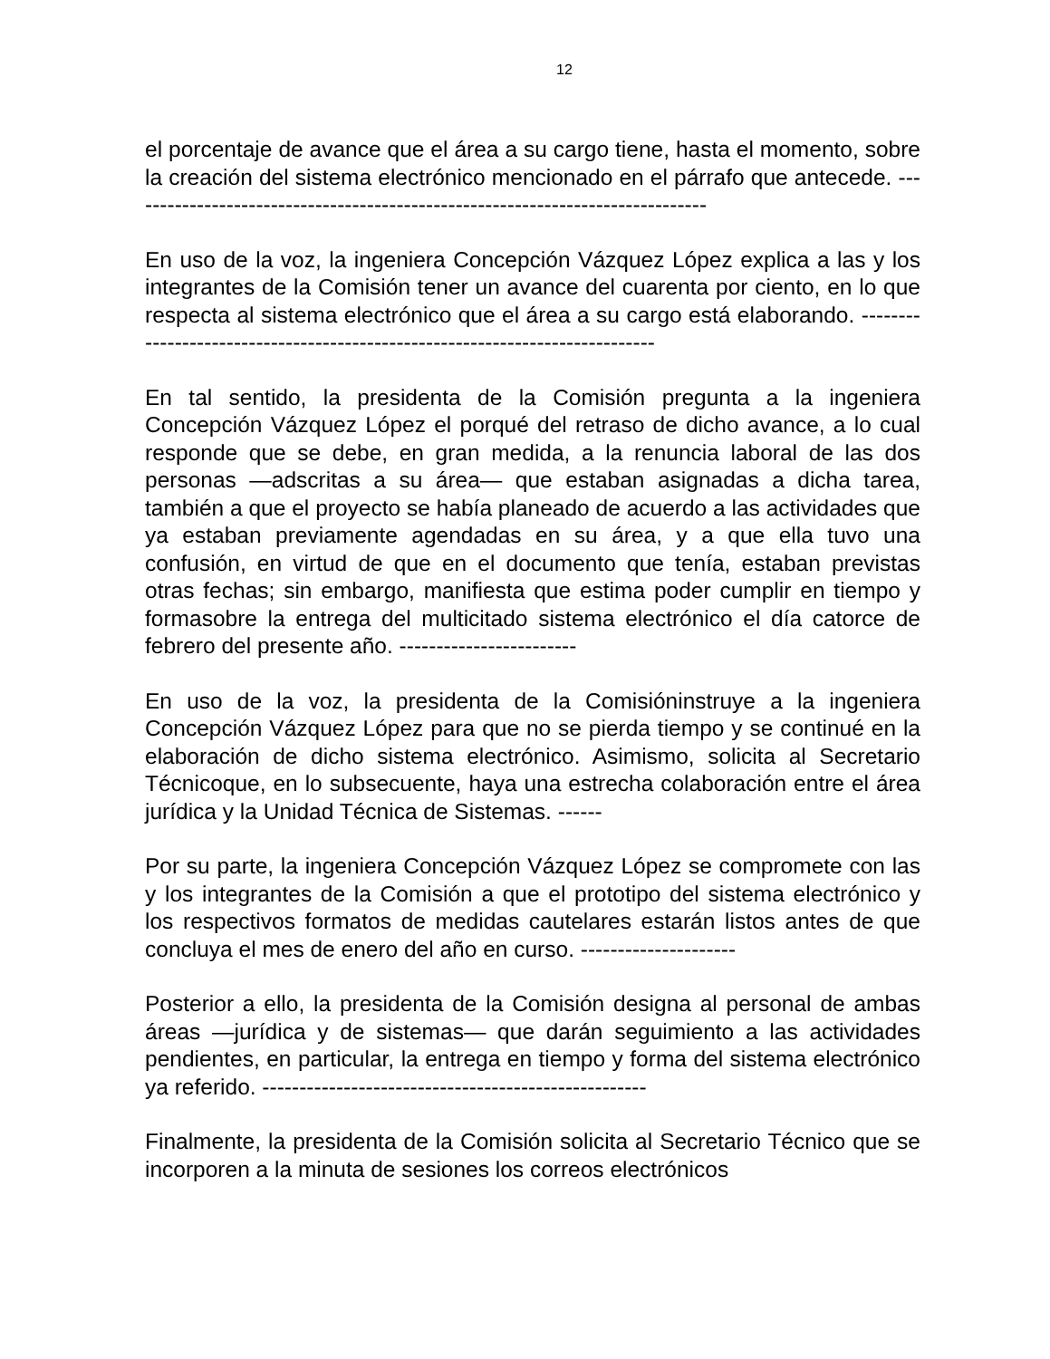12
el porcentaje de avance que el área a su cargo tiene, hasta el momento, sobre la creación del sistema electrónico mencionado en el párrafo que antecede. -------------------------------------------------------------------------------
En uso de la voz, la ingeniera Concepción Vázquez López explica a las y los integrantes de la Comisión tener un avance del cuarenta por ciento, en lo que respecta al sistema electrónico que el área a su cargo está elaborando. -----------------------------------------------------------------------------
En tal sentido, la presidenta de la Comisión pregunta a la ingeniera Concepción Vázquez López el porqué del retraso de dicho avance, a lo cual responde que se debe, en gran medida, a la renuncia laboral de las dos personas —adscritas a su área— que estaban asignadas a dicha tarea, también a que el proyecto se había planeado de acuerdo a las actividades que ya estaban previamente agendadas en su área, y a que ella tuvo una confusión, en virtud de que en el documento que tenía, estaban previstas otras fechas; sin embargo, manifiesta que estima poder cumplir en tiempo y formasobre la entrega del multicitado sistema electrónico el día catorce de febrero del presente año. ------------------------
En uso de la voz, la presidenta de la Comisióninstruye a la ingeniera Concepción Vázquez López para que no se pierda tiempo y se continué en la elaboración de dicho sistema electrónico. Asimismo, solicita al Secretario Técnicoque, en lo subsecuente, haya una estrecha colaboración entre el área jurídica y la Unidad Técnica de Sistemas. ------
Por su parte, la ingeniera Concepción Vázquez López se compromete con las y los integrantes de la Comisión a que el prototipo del sistema electrónico y los respectivos formatos de medidas cautelares estarán listos antes de que concluya el mes de enero del año en curso. ---------------------
Posterior a ello, la presidenta de la Comisión designa al personal de ambas áreas —jurídica y de sistemas— que darán seguimiento a las actividades pendientes, en particular, la entrega en tiempo y forma del sistema electrónico ya referido. ----------------------------------------------------
Finalmente, la presidenta de la Comisión solicita al Secretario Técnico que se incorporen a la minuta de sesiones los correos electrónicos